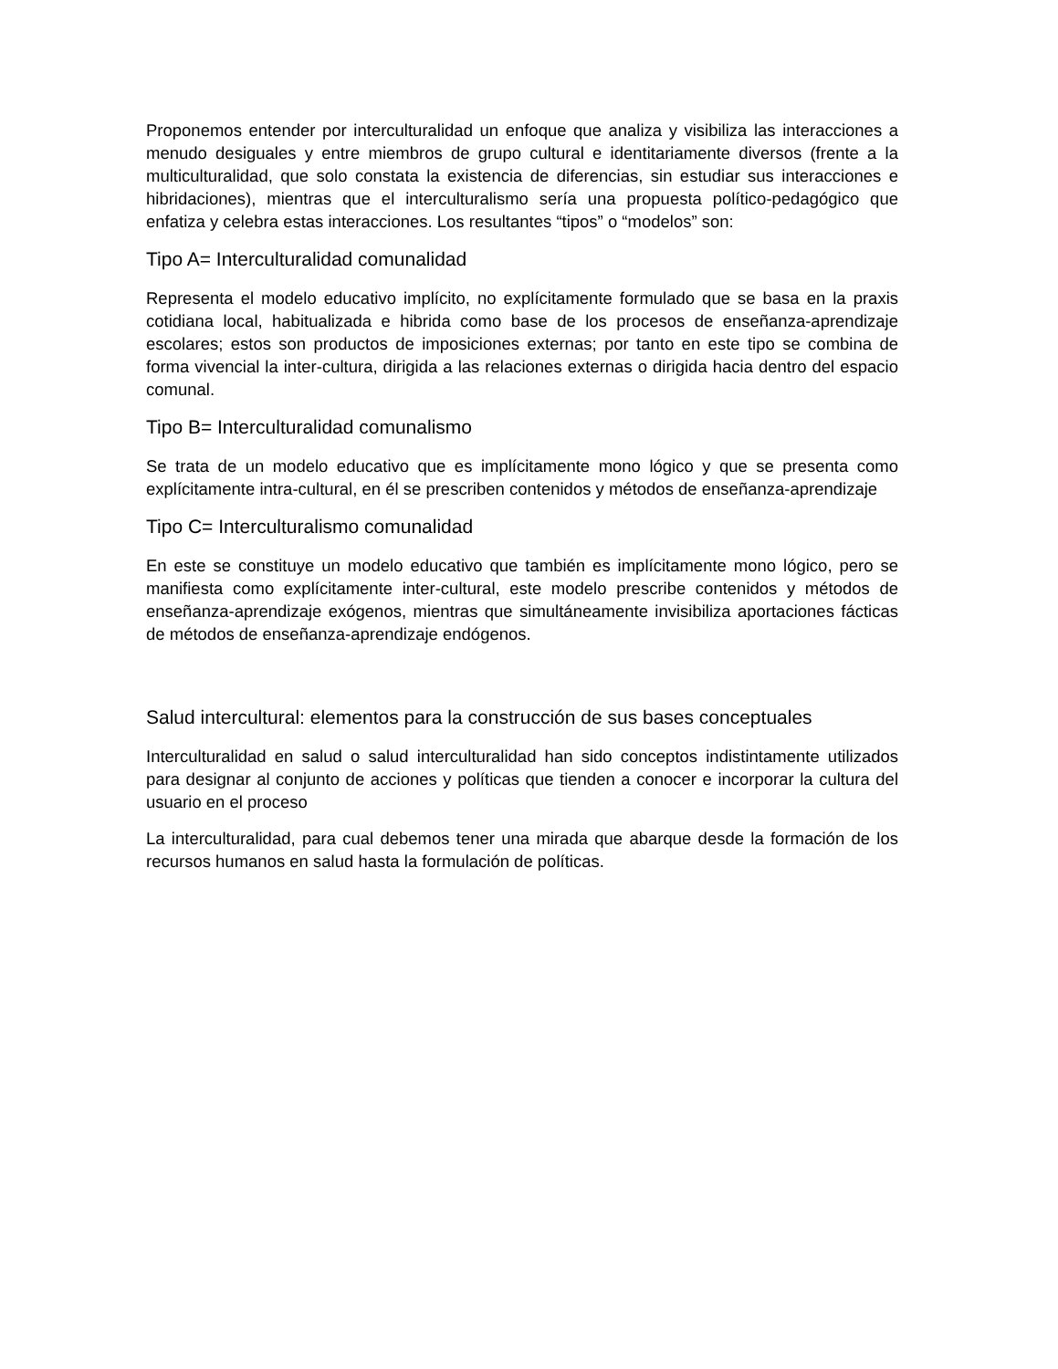Proponemos entender por interculturalidad un enfoque que analiza y visibiliza las interacciones a menudo desiguales y entre miembros de grupo cultural e identitariamente diversos (frente a la multiculturalidad, que solo constata la existencia de diferencias, sin estudiar sus interacciones e hibridaciones), mientras que el interculturalismo sería una propuesta político-pedagógico que enfatiza y celebra estas interacciones. Los resultantes “tipos” o “modelos” son:
Tipo A= Interculturalidad comunalidad
Representa el modelo educativo implícito, no explícitamente formulado que se basa en la praxis cotidiana local, habitualizada e hibrida como base de los procesos de enseñanza-aprendizaje escolares; estos son productos de imposiciones externas; por tanto en este tipo se combina de forma vivencial la inter-cultura, dirigida a las relaciones externas o dirigida hacia dentro del espacio comunal.
Tipo B= Interculturalidad comunalismo
Se trata de un modelo educativo que es implícitamente mono lógico y que se presenta como explícitamente intra-cultural, en él se prescriben contenidos y métodos de enseñanza-aprendizaje
Tipo C= Interculturalismo comunalidad
En este se constituye un modelo educativo que también es implícitamente mono lógico, pero se manifiesta como explícitamente inter-cultural, este modelo prescribe contenidos y métodos de enseñanza-aprendizaje exógenos, mientras que simultáneamente invisibiliza aportaciones fácticas de métodos de enseñanza-aprendizaje endógenos.
Salud intercultural: elementos para la construcción de sus bases conceptuales
Interculturalidad en salud o salud interculturalidad han sido conceptos indistintamente utilizados para designar al conjunto de acciones y políticas que tienden a conocer e incorporar la cultura del usuario en el proceso
La interculturalidad, para cual debemos tener una mirada que abarque desde la formación de los recursos humanos en salud hasta la formulación de políticas.